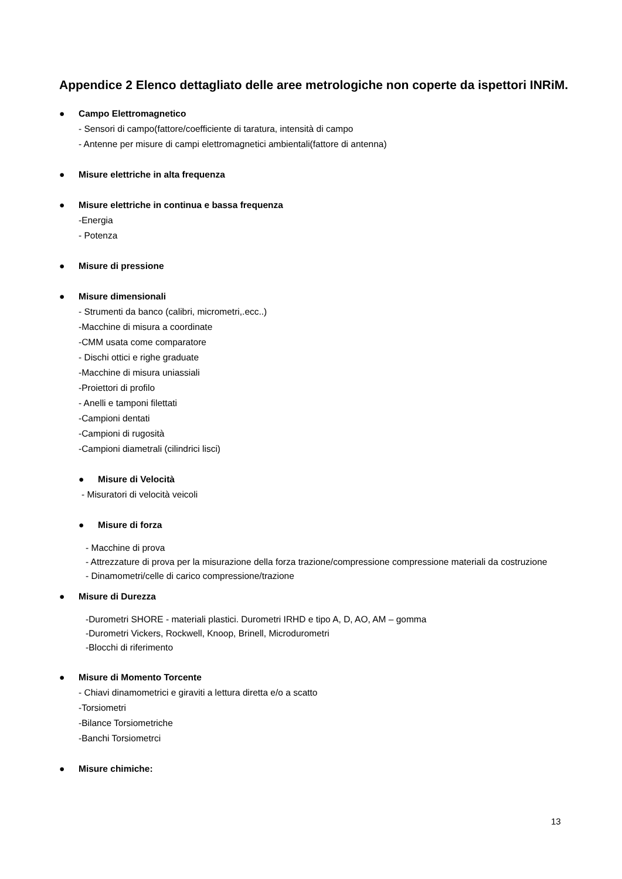Appendice 2 Elenco dettagliato delle aree metrologiche non coperte da ispettori INRiM.
● Campo Elettromagnetico
- Sensori di campo(fattore/coefficiente di taratura, intensità di campo
- Antenne per misure di campi elettromagnetici ambientali(fattore di antenna)
● Misure elettriche in alta frequenza
● Misure elettriche in continua e bassa frequenza
-Energia
- Potenza
● Misure di pressione
● Misure dimensionali
- Strumenti da banco (calibri, micrometri,.ecc..)
-Macchine di misura a coordinate
-CMM usata come comparatore
- Dischi ottici e righe graduate
-Macchine di misura uniassiali
-Proiettori di profilo
- Anelli e tamponi filettati
-Campioni dentati
-Campioni di rugosità
-Campioni diametrali (cilindrici lisci)
● Misure di Velocità
- Misuratori di velocità veicoli
● Misure di forza
- Macchine di prova
- Attrezzature di prova per la misurazione della forza trazione/compressione compressione materiali da costruzione
- Dinamometri/celle di carico compressione/trazione
● Misure di Durezza
-Durometri SHORE - materiali plastici. Durometri IRHD e tipo A, D, AO, AM – gomma
-Durometri Vickers, Rockwell, Knoop, Brinell, Microdurometri
-Blocchi di riferimento
● Misure di Momento Torcente
- Chiavi dinamometrici e giraviti a lettura diretta e/o a scatto
-Torsiometri
-Bilance Torsiometriche
-Banchi Torsiometrci
● Misure chimiche:
13